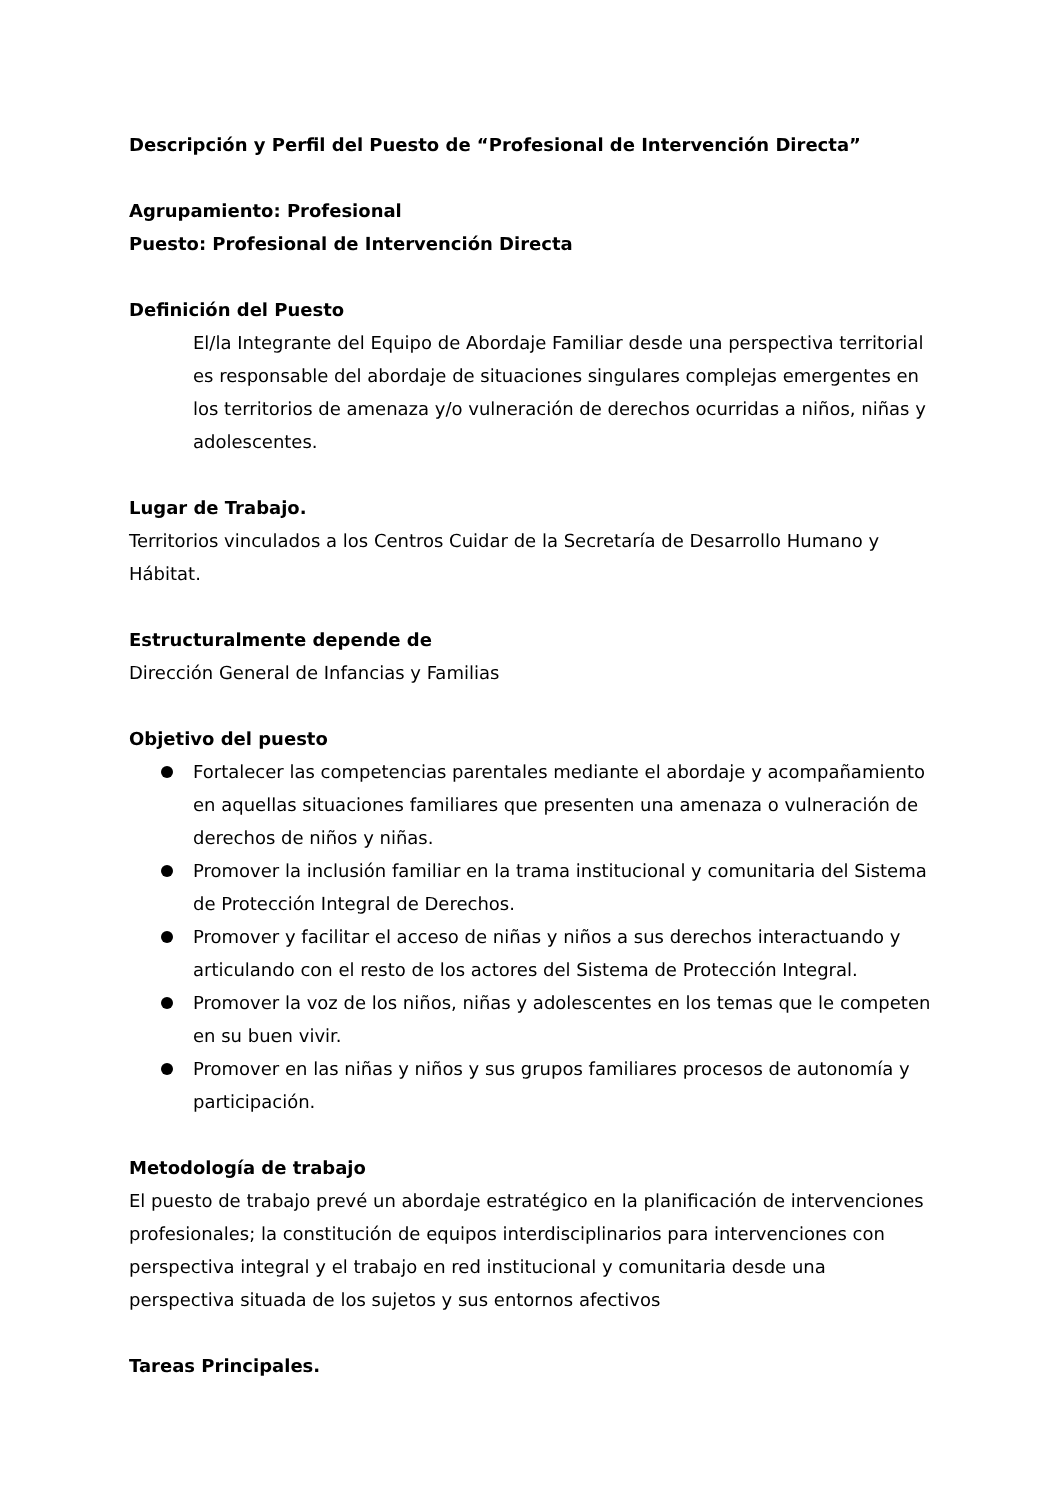Descripción y Perfil del Puesto de “Profesional de Intervención Directa”
Agrupamiento: Profesional
Puesto: Profesional de Intervención Directa
Definición del Puesto
El/la Integrante del Equipo de Abordaje Familiar desde una perspectiva territorial es responsable del abordaje de situaciones singulares complejas emergentes en los territorios de amenaza y/o vulneración de derechos ocurridas a niños, niñas y adolescentes.
Lugar de Trabajo.
Territorios vinculados a los Centros Cuidar de la Secretaría de Desarrollo Humano y Hábitat.
Estructuralmente depende de
Dirección General de Infancias y Familias
Objetivo del puesto
Fortalecer las competencias parentales mediante el abordaje y acompañamiento en aquellas situaciones familiares que presenten una amenaza o vulneración de derechos de niños y niñas.
Promover la inclusión familiar en la trama institucional y comunitaria del Sistema de Protección Integral de Derechos.
Promover y facilitar el acceso de niñas y niños a sus derechos interactuando y articulando con el resto de los actores del Sistema de Protección Integral.
Promover la voz de los niños, niñas y adolescentes en los temas que le competen en su buen vivir.
Promover en las niñas y niños y sus grupos familiares procesos de autonomía y participación.
Metodología de trabajo
El puesto de trabajo prevé un abordaje estratégico en la planificación de intervenciones profesionales; la constitución de equipos interdisciplinarios para intervenciones con perspectiva integral y el trabajo en red institucional y comunitaria desde una perspectiva situada de los sujetos y sus entornos afectivos
Tareas Principales.